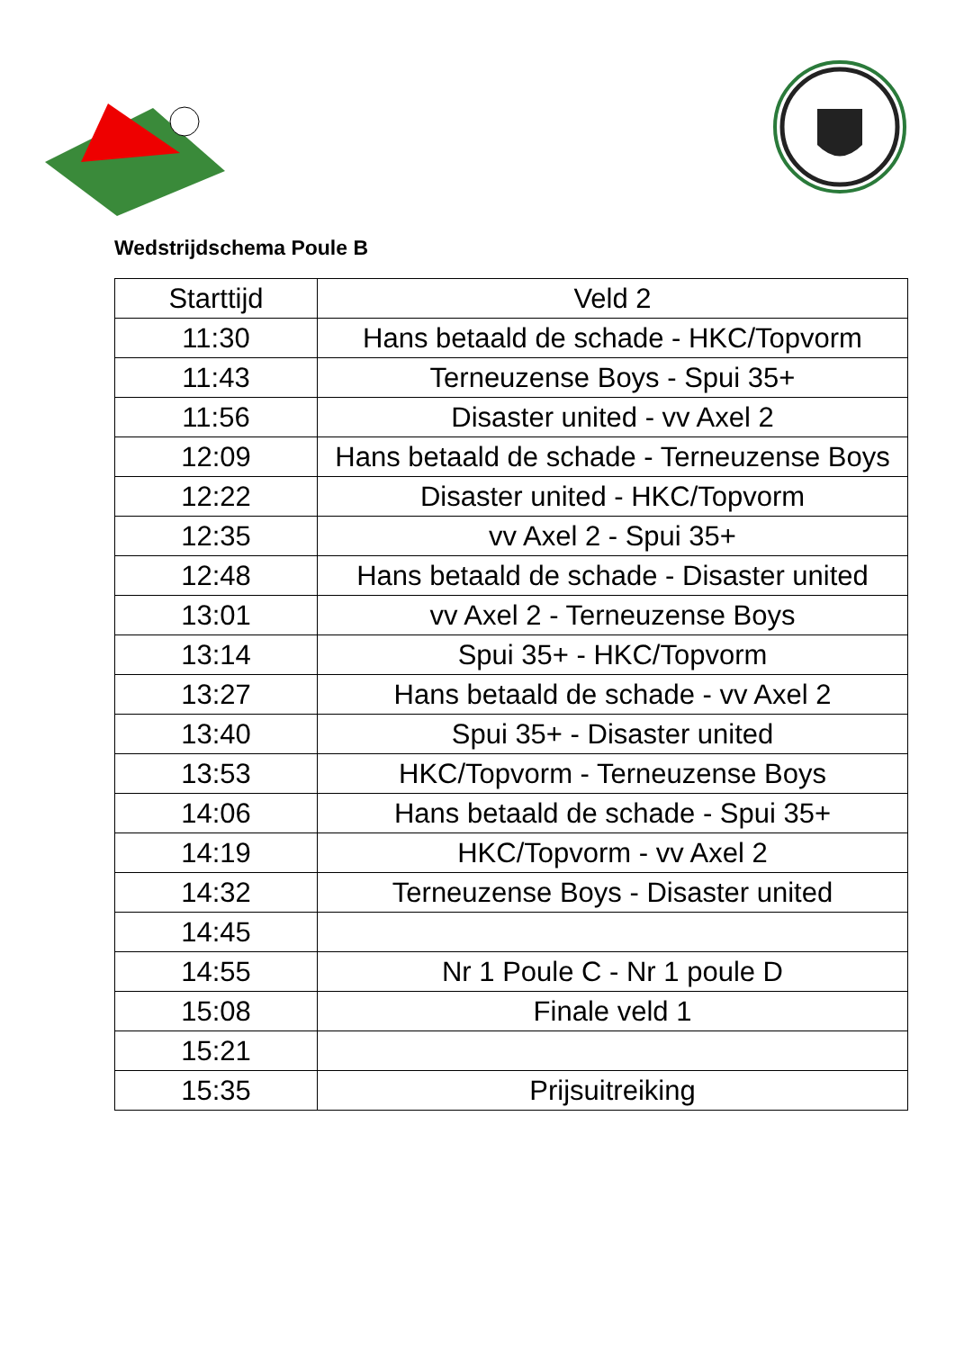Wedstrijdschema Poule B
| Starttijd | Veld 2 |
| --- | --- |
| 11:30 | Hans betaald de schade - HKC/Topvorm |
| 11:43 | Terneuzense Boys - Spui 35+ |
| 11:56 | Disaster united - vv Axel 2 |
| 12:09 | Hans betaald de schade - Terneuzense Boys |
| 12:22 | Disaster united - HKC/Topvorm |
| 12:35 | vv Axel 2 - Spui 35+ |
| 12:48 | Hans betaald de schade - Disaster united |
| 13:01 | vv Axel 2 - Terneuzense Boys |
| 13:14 | Spui 35+ - HKC/Topvorm |
| 13:27 | Hans betaald de schade - vv Axel 2 |
| 13:40 | Spui 35+ - Disaster united |
| 13:53 | HKC/Topvorm - Terneuzense Boys |
| 14:06 | Hans betaald de schade - Spui 35+ |
| 14:19 | HKC/Topvorm - vv Axel 2 |
| 14:32 | Terneuzense Boys - Disaster united |
| 14:45 | |
| 14:55 | Nr 1 Poule C - Nr 1 poule D |
| 15:08 | Finale veld 1 |
| 15:21 | |
| 15:35 | Prijsuitreiking |